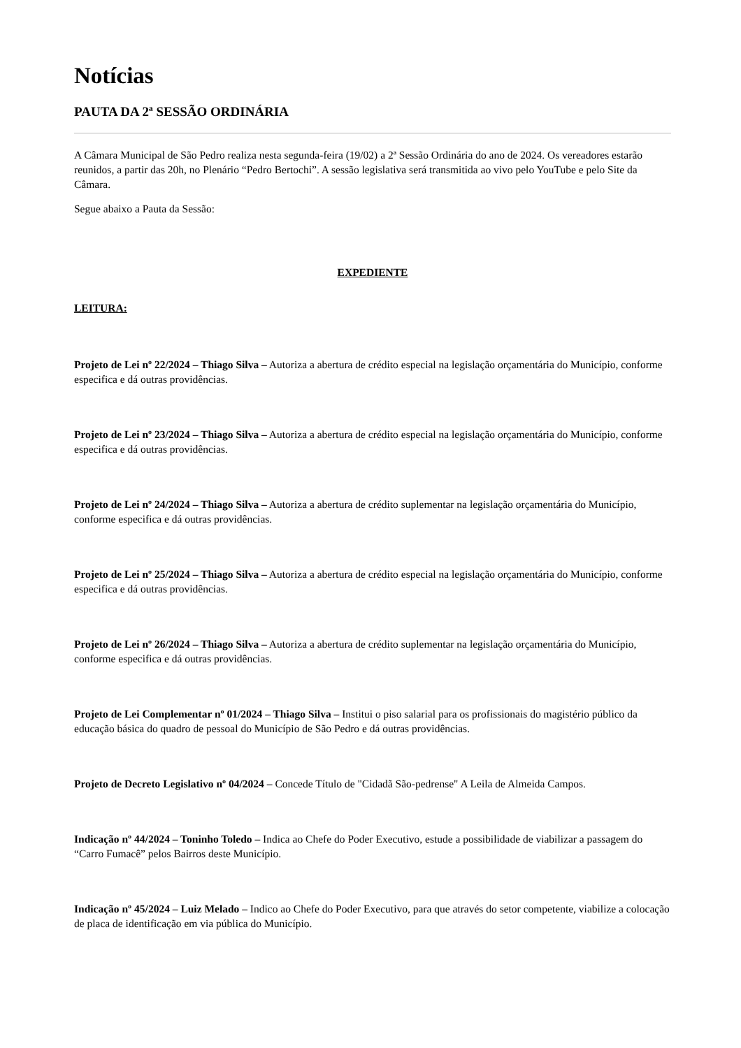Notícias
PAUTA DA 2ª SESSÃO ORDINÁRIA
A Câmara Municipal de São Pedro realiza nesta segunda-feira (19/02) a 2ª Sessão Ordinária do ano de 2024. Os vereadores estarão reunidos, a partir das 20h, no Plenário “Pedro Bertochi”. A sessão legislativa será transmitida ao vivo pelo YouTube e pelo Site da Câmara.
Segue abaixo a Pauta da Sessão:
EXPEDIENTE
LEITURA:
Projeto de Lei nº 22/2024 – Thiago Silva – Autoriza a abertura de crédito especial na legislação orçamentária do Município, conforme especifica e dá outras providências.
Projeto de Lei nº 23/2024 – Thiago Silva – Autoriza a abertura de crédito especial na legislação orçamentária do Município, conforme especifica e dá outras providências.
Projeto de Lei nº 24/2024 – Thiago Silva – Autoriza a abertura de crédito suplementar na legislação orçamentária do Município, conforme especifica e dá outras providências.
Projeto de Lei nº 25/2024 – Thiago Silva – Autoriza a abertura de crédito especial na legislação orçamentária do Município, conforme especifica e dá outras providências.
Projeto de Lei nº 26/2024 – Thiago Silva – Autoriza a abertura de crédito suplementar na legislação orçamentária do Município, conforme especifica e dá outras providências.
Projeto de Lei Complementar nº 01/2024 – Thiago Silva – Institui o piso salarial para os profissionais do magistério público da educação básica do quadro de pessoal do Município de São Pedro e dá outras providências.
Projeto de Decreto Legislativo nº 04/2024 – Concede Título de "Cidadã São-pedrense" A Leila de Almeida Campos.
Indicação nº 44/2024 – Toninho Toledo – Indica ao Chefe do Poder Executivo, estude a possibilidade de viabilizar a passagem do “Carro Fumacê” pelos Bairros deste Município.
Indicação nº 45/2024 – Luiz Melado – Indico ao Chefe do Poder Executivo, para que através do setor competente, viabilize a colocação de placa de identificação em via pública do Município.